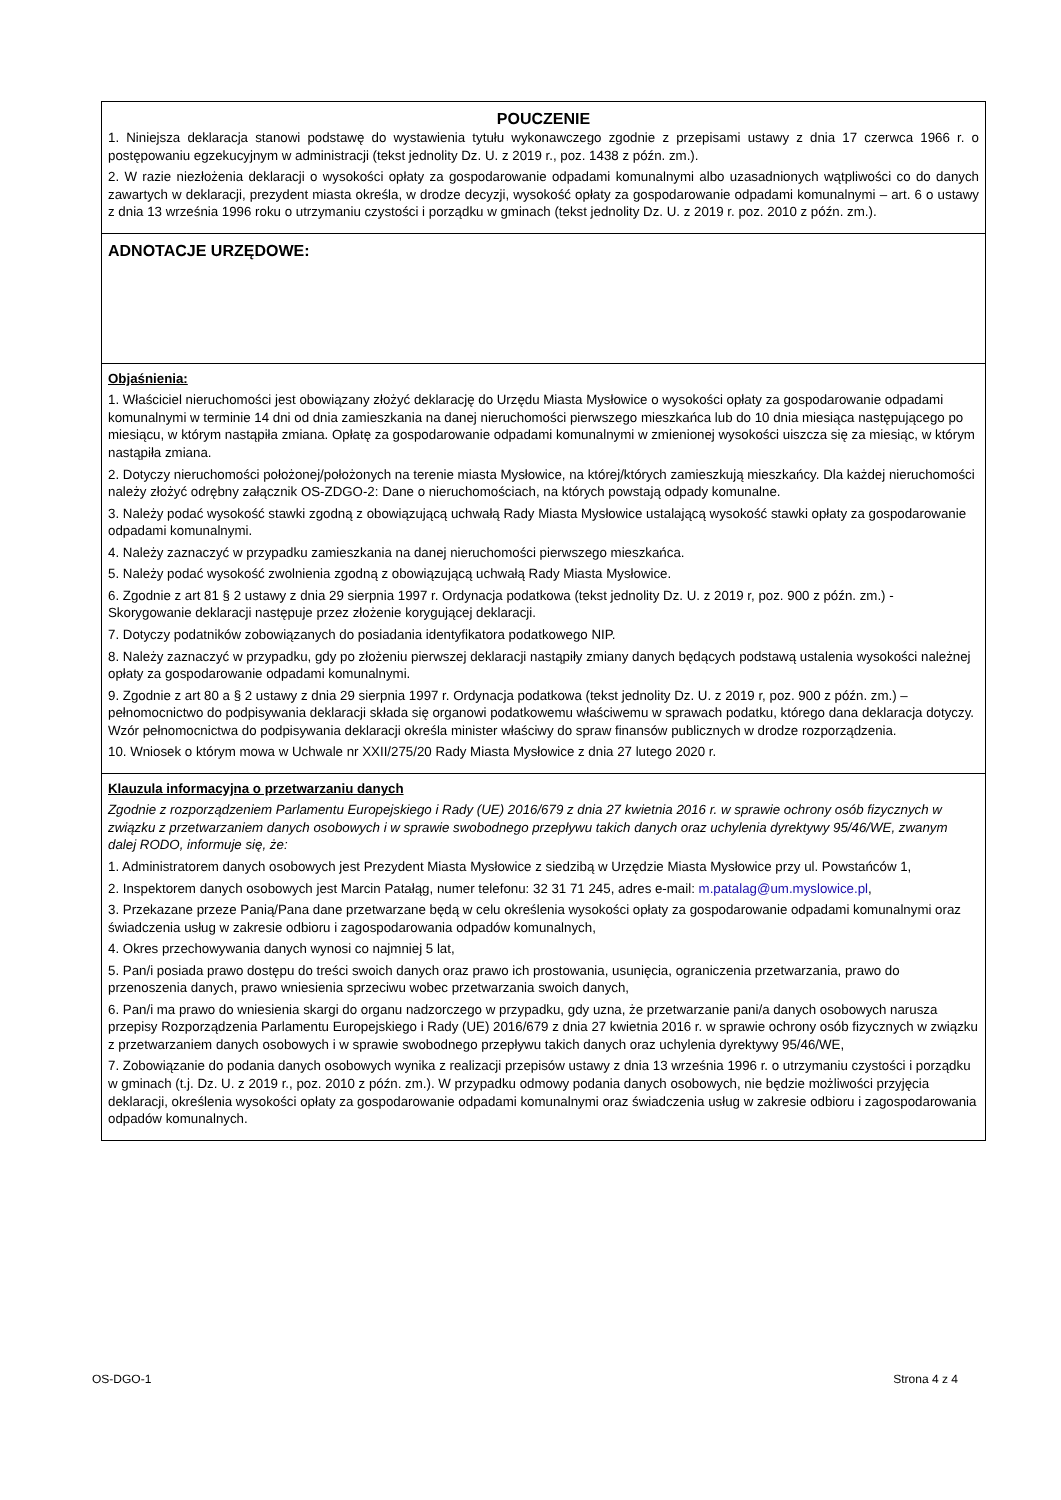POUCZENIE
1. Niniejsza deklaracja stanowi podstawę do wystawienia tytułu wykonawczego zgodnie z przepisami ustawy z dnia 17 czerwca 1966 r. o postępowaniu egzekucyjnym w administracji (tekst jednolity Dz. U. z 2019 r., poz. 1438 z późn. zm.).
2. W razie niezłożenia deklaracji o wysokości opłaty za gospodarowanie odpadami komunalnymi albo uzasadnionych wątpliwości co do danych zawartych w deklaracji, prezydent miasta określa, w drodze decyzji, wysokość opłaty za gospodarowanie odpadami komunalnymi – art. 6 o ustawy z dnia 13 września 1996 roku o utrzymaniu czystości i porządku w gminach (tekst jednolity Dz. U. z 2019 r. poz. 2010 z późn. zm.).
ADNOTACJE URZĘDOWE:
Objaśnienia:
1. Właściciel nieruchomości jest obowiązany złożyć deklarację do Urzędu Miasta Mysłowice o wysokości opłaty za gospodarowanie odpadami komunalnymi w terminie 14 dni od dnia zamieszkania na danej nieruchomości pierwszego mieszkańca lub do 10 dnia miesiąca następującego po miesiącu, w którym nastąpiła zmiana. Opłatę za gospodarowanie odpadami komunalnymi w zmienionej wysokości uiszcza się za miesiąc, w którym nastąpiła zmiana.
2. Dotyczy nieruchomości położonej/położonych na terenie miasta Mysłowice, na której/których zamieszkują mieszkańcy. Dla każdej nieruchomości należy złożyć odrębny załącznik OS-ZDGO-2: Dane o nieruchomościach, na których powstają odpady komunalne.
3. Należy podać wysokość stawki zgodną z obowiązującą uchwałą Rady Miasta Mysłowice ustalającą wysokość stawki opłaty za gospodarowanie odpadami komunalnymi.
4. Należy zaznaczyć w przypadku zamieszkania na danej nieruchomości pierwszego mieszkańca.
5. Należy podać wysokość zwolnienia zgodną z obowiązującą uchwałą Rady Miasta Mysłowice.
6. Zgodnie z art 81 § 2 ustawy z dnia 29 sierpnia 1997 r. Ordynacja podatkowa (tekst jednolity Dz. U. z 2019 r, poz. 900 z późn. zm.) - Skorygowanie deklaracji następuje przez złożenie korygującej deklaracji.
7. Dotyczy podatników zobowiązanych do posiadania identyfikatora podatkowego NIP.
8. Należy zaznaczyć w przypadku, gdy po złożeniu pierwszej deklaracji nastąpiły zmiany danych będących podstawą ustalenia wysokości należnej opłaty za gospodarowanie odpadami komunalnymi.
9. Zgodnie z art 80 a § 2 ustawy z dnia 29 sierpnia 1997 r. Ordynacja podatkowa (tekst jednolity Dz. U. z 2019 r, poz. 900 z późn. zm.) – pełnomocnictwo do podpisywania deklaracji składa się organowi podatkowemu właściwemu w sprawach podatku, którego dana deklaracja dotyczy. Wzór pełnomocnictwa do podpisywania deklaracji określa minister właściwy do spraw finansów publicznych w drodze rozporządzenia.
10. Wniosek o którym mowa w Uchwale nr XXII/275/20 Rady Miasta Mysłowice z dnia 27 lutego 2020 r.
Klauzula informacyjna o przetwarzaniu danych
Zgodnie z rozporządzeniem Parlamentu Europejskiego i Rady (UE) 2016/679 z dnia 27 kwietnia 2016 r. w sprawie ochrony osób fizycznych w związku z przetwarzaniem danych osobowych i w sprawie swobodnego przepływu takich danych oraz uchylenia dyrektywy 95/46/WE, zwanym dalej RODO, informuje się, że:
1. Administratorem danych osobowych jest Prezydent Miasta Mysłowice z siedzibą w Urzędzie Miasta Mysłowice przy ul. Powstańców 1,
2. Inspektorem danych osobowych jest Marcin Patałąg, numer telefonu: 32 31 71 245, adres e-mail: m.patalag@um.myslowice.pl,
3. Przekazane przeze Panią/Pana dane przetwarzane będą w celu określenia wysokości opłaty za gospodarowanie odpadami komunalnymi oraz świadczenia usług w zakresie odbioru i zagospodarowania odpadów komunalnych,
4. Okres przechowywania danych wynosi co najmniej 5 lat,
5. Pan/i posiada prawo dostępu do treści swoich danych oraz prawo ich prostowania, usunięcia, ograniczenia przetwarzania, prawo do przenoszenia danych, prawo wniesienia sprzeciwu wobec przetwarzania swoich danych,
6. Pan/i ma prawo do wniesienia skargi do organu nadzorczego w przypadku, gdy uzna, że przetwarzanie pani/a danych osobowych narusza przepisy Rozporządzenia Parlamentu Europejskiego i Rady (UE) 2016/679 z dnia 27 kwietnia 2016 r. w sprawie ochrony osób fizycznych w związku z przetwarzaniem danych osobowych i w sprawie swobodnego przepływu takich danych oraz uchylenia dyrektywy 95/46/WE,
7. Zobowiązanie do podania danych osobowych wynika z realizacji przepisów ustawy z dnia 13 września 1996 r. o utrzymaniu czystości i porządku w gminach (t.j. Dz. U. z 2019 r., poz. 2010 z późn. zm.). W przypadku odmowy podania danych osobowych, nie będzie możliwości przyjęcia deklaracji, określenia wysokości opłaty za gospodarowanie odpadami komunalnymi oraz świadczenia usług w zakresie odbioru i zagospodarowania odpadów komunalnych.
OS-DGO-1 Strona 4 z 4